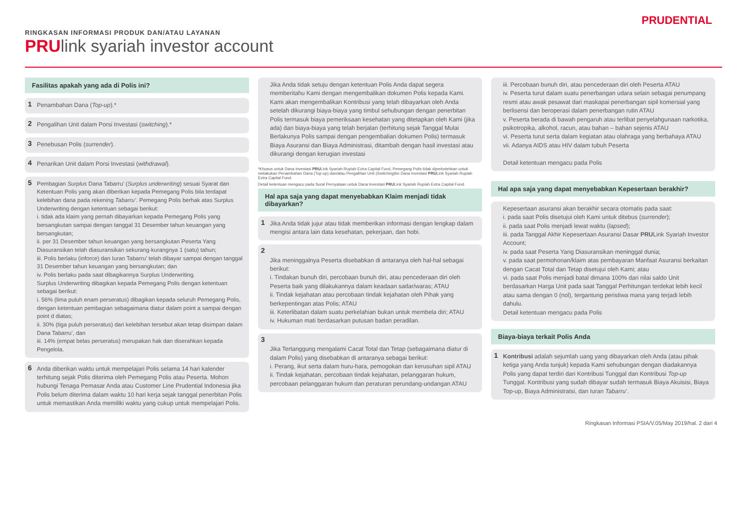RINGKASAN INFORMASI PRODUK DAN/ATAU LAYANAN
PRUlink syariah investor account
PRUDENTIAL
Fasilitas apakah yang ada di Polis ini?
1 Penambahan Dana (Top-up).*
2 Pengalihan Unit dalam Porsi Investasi (switching).*
3 Penebusan Polis (surrender).
4 Penarikan Unit dalam Porsi Investasi (withdrawal).
5 Pembagian Surplus Dana Tabarru’ (Surplus underwriting) sesuai Syarat dan Ketentuan Polis yang akan diberikan kepada Pemegang Polis bila terdapat kelebihan dana pada rekening Tabarru’. Pemegang Polis berhak atas Surplus Underwriting dengan ketentuan sebagai berikut:
i. tidak ada klaim yang pernah dibayarkan kepada Pemegang Polis yang bersangkutan sampai dengan tanggal 31 Desember tahun keuangan yang bersangkutan;
ii. per 31 Desember tahun keuangan yang bersangkutan Peserta Yang Diasuransikan telah diasuransikan sekurang-kurangnya 1 (satu) tahun;
iii. Polis berlaku (inforce) dan Iuran Tabarru’ telah dibayar sampai dengan tanggal 31 Desember tahun keuangan yang bersangkutan; dan
iv. Polis berlaku pada saat dibagikannya Surplus Underwriting.
Surplus Underwriting dibagikan kepada Pemegang Polis dengan ketentuan sebagai berikut:
i. 56% (lima puluh enam perseratus) dibagikan kepada seluruh Pemegang Polis, dengan ketentuan pembagian sebagaimana diatur dalam point a sampai dengan point d diatas;
ii. 30% (tiga puluh perseratus) dari kelebihan tersebut akan tetap disimpan dalam Dana Tabarru’, dan
iii. 14% (empat belas perseratus) merupakan hak dan diserahkan kepada Pengelola.
6 Anda diberikan waktu untuk mempelajari Polis selama 14 hari kalender terhitung sejak Polis diterima oleh Pemegang Polis atau Peserta. Mohon hubungi Tenaga Pemasar Anda atau Customer Line Prudential Indonesia jika Polis belum diterima dalam waktu 10 hari kerja sejak tanggal penerbitan Polis untuk memastikan Anda memiliki waktu yang cukup untuk mempelajari Polis.
Jika Anda tidak setuju dengan ketentuan Polis Anda dapat segera memberitahu Kami dengan mengembalikan dokumen Polis kepada Kami. Kami akan mengembalikan Kontribusi yang telah dibayarkan oleh Anda setelah dikurangi biaya-biaya yang timbul sehubungan dengan penerbitan Polis termasuk biaya pemeriksaan kesehatan yang ditetapkan oleh Kami (jika ada) dan biaya-biaya yang telah berjalan (terhitung sejak Tanggal Mulai Berlakunya Polis sampai dengan pengembalian dokumen Polis) termasuk Biaya Asuransi dan Biaya Administrasi, ditambah dengan hasil investasi atau dikurangi dengan kerugian investasi
*Khusus untuk Dana Investasi PRULink Syariah Rupiah Extra Capital Fund, Pemegang Polis tidak diperbolehkan untuk melakukan Penambahan Dana (Top-up) dan/atau Pengalihan Unit (Switching)ke Dana Investasi PRULink Syariah Rupiah Extra Capital Fund.
Detail ketentuan mengacu pada Surat Pernyataan untuk Dana Investasi PRULink Syariah Rupiah Extra Capital Fund.
Hal apa saja yang dapat menyebabkan Klaim menjadi tidak dibayarkan?
1 Jika Anda tidak jujur atau tidak memberikan informasi dengan lengkap dalam mengisi antara lain data kesehatan, pekerjaan, dan hobi.
2
Jika meninggalnya Peserta disebabkan di antaranya oleh hal-hal sebagai berikut:
i. Tindakan bunuh diri, percobaan bunuh diri, atau pencederaan diri oleh Peserta baik yang dilakukannya dalam keadaan sadar/waras; ATAU
ii. Tindak kejahatan atau percobaan tindak kejahatan oleh Pihak yang berkepentingan atas Polis; ATAU
iii. Keterlibatan dalam suatu perkelahian bukan untuk membela diri; ATAU
iv. Hukuman mati berdasarkan putusan badan peradilan.
3
Jika Tertanggung mengalami Cacat Total dan Tetap (sebagaimana diatur di dalam Polis) yang disebabkan di antaranya sebagai berikut:
i. Perang, ikut serta dalam huru-hara, pemogokan dan kerusuhan sipil ATAU
ii. Tindak kejahatan, percobaan tindak kejahatan, pelanggaran hukum, percobaan pelanggaran hukum dan peraturan perundang-undangan ATAU
iii. Percobaan bunuh diri, atau pencederaan diri oleh Peserta ATAU
iv. Peserta turut dalam suatu penerbangan udara selain sebagai penumpang resmi atau awak pesawat dari maskapai penerbangan sipil komersial yang berlisensi dan beroperasi dalam penerbangan rutin ATAU
v. Peserta berada di bawah pengaruh atau terlibat penyelahgunaan narkotika, psikotropika, alkohol, racun, atau bahan – bahan sejenis ATAU
vi. Peserta turut serta dalam kegiatan atau olahraga yang berbahaya ATAU
vii. Adanya AIDS atau HIV dalam tubuh Peserta
Detail ketentuan mengacu pada Polis
Hal apa saja yang dapat menyebabkan Kepesertaan berakhir?
Kepesertaan asuransi akan berakhir secara otomatis pada saat:
i. pada saat Polis disetujui oleh Kami untuk ditebus (surrender);
ii. pada saat Polis menjadi lewat waktu (lapsed);
iii. pada Tanggal Akhir Kepesertaan Asuransi Dasar PRULink Syariah Investor Account;
iv. pada saat Peserta Yang Diasuransikan meninggal dunia;
v. pada saat permohonan/klaim atas pembayaran Manfaat Asuransi berkaitan dengan Cacat Total dan Tetap disetujui oleh Kami; atau
vi. pada saat Polis menjadi batal dimana 100% dari nilai saldo Unit berdasarkan Harga Unit pada saat Tanggal Perhitungan terdekat lebih kecil atau sama dengan 0 (nol), tergantung peristiwa mana yang terjadi lebih dahulu.
Detail ketentuan mengacu pada Polis
Biaya-biaya terkait Polis Anda
1 Kontribusi adalah sejumlah uang yang dibayarkan oleh Anda (atau pihak ketiga yang Anda tunjuk) kepada Kami sehubungan dengan diadakannya Polis yang dapat terdiri dari Kontribusi Tunggal dan Kontribusi Top-up Tunggal. Kontribusi yang sudah dibayar sudah termasuk Biaya Akuisisi, Biaya Top-up, Biaya Administratsi, dan Iuran Tabarru’.
Ringkasan Informasi PSIA/V.05/May 2019/hal. 2 dari 4